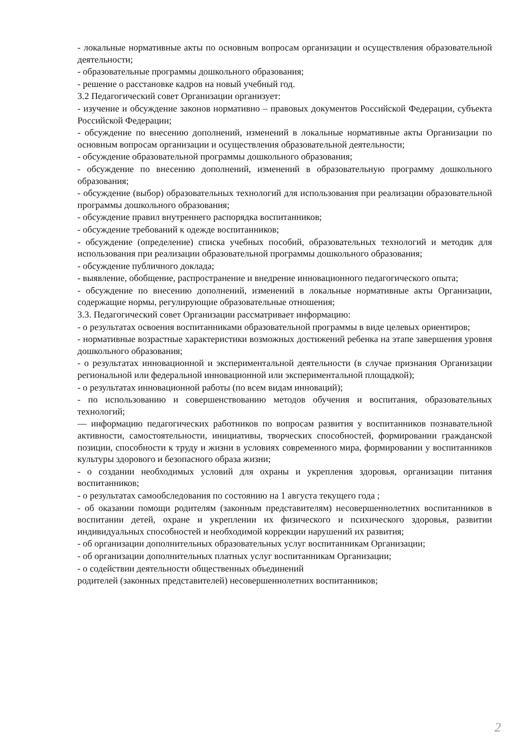- локальные нормативные акты по основным вопросам организации и осуществления образовательной деятельности;
- образовательные программы дошкольного образования;
- решение о расстановке кадров на новый учебный год.
3.2 Педагогический совет Организации организует:
- изучение и обсуждение законов нормативно – правовых документов Российской Федерации, субъекта Российской Федерации;
- обсуждение по внесению дополнений, изменений в локальные нормативные акты Организации по основным вопросам организации и осуществления образовательной деятельности;
- обсуждение образовательной программы дошкольного образования;
- обсуждение по внесению дополнений, изменений в образовательную программу дошкольного образования;
- обсуждение (выбор) образовательных технологий для использования при реализации образовательной программы дошкольного образования;
- обсуждение правил внутреннего распорядка воспитанников;
- обсуждение требований к одежде воспитанников;
- обсуждение (определение) списка учебных пособий, образовательных технологий и методик для использования при реализации образовательной программы дошкольного образования;
- обсуждение публичного доклада;
- выявление, обобщение, распространение и внедрение инновационного педагогического опыта;
- обсуждение по внесению дополнений, изменений в локальные нормативные акты Организации, содержащие нормы, регулирующие образовательные отношения;
3.3. Педагогический совет Организации рассматривает информацию:
- о результатах освоения воспитанниками образовательной программы в виде целевых ориентиров;
- нормативные возрастные характеристики возможных достижений ребенка на этапе завершения уровня дошкольного образования;
- о результатах инновационной и экспериментальной деятельности (в случае признания Организации региональной или федеральной инновационной или экспериментальной площадкой);
- о результатах инновационной работы (по всем видам инноваций);
- по использованию и совершенствованию методов обучения и воспитания, образовательных технологий;
— информацию педагогических работников по вопросам развития у воспитанников познавательной активности, самостоятельности, инициативы, творческих способностей, формировании гражданской позиции, способности к труду и жизни в условиях современного мира, формировании у воспитанников культуры здорового и безопасного образа жизни;
- о создании необходимых условий для охраны и укрепления здоровья, организации питания воспитанников;
- о результатах самообследования по состоянию на 1 августа текущего года ;
- об оказании помощи родителям (законным представителям) несовершеннолетних воспитанников в воспитании детей, охране и укреплении их физического и психического здоровья, развитии индивидуальных способностей и необходимой коррекции нарушений их развития;
- об организации дополнительных образовательных услуг воспитанникам Организации;
- об организации дополнительных платных услуг воспитанникам Организации;
- о содействии деятельности общественных объединений
родителей (законных представителей) несовершеннолетних воспитанников;
2